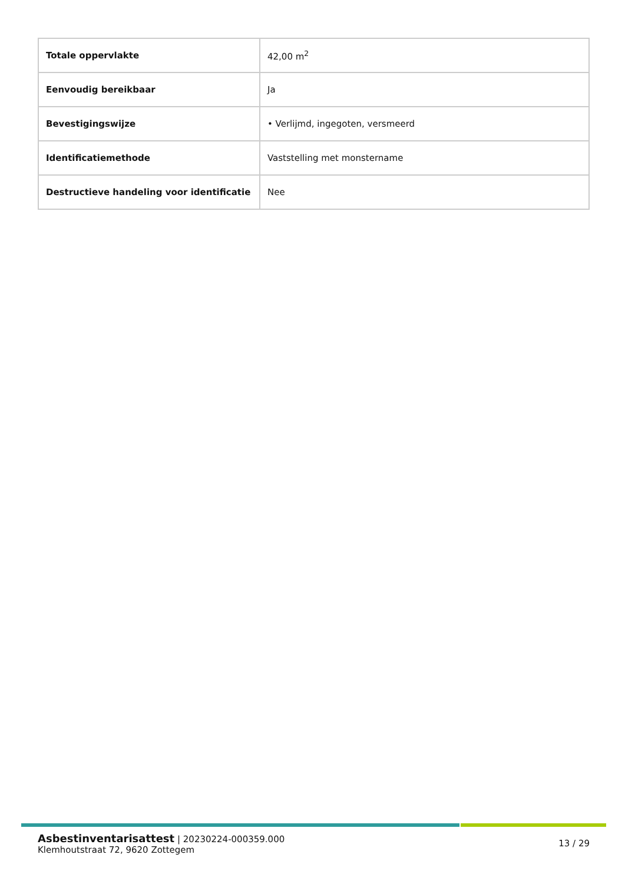| Totale oppervlakte | 42,00 m<sup>2</sup> |
| Eenvoudig bereikbaar | Ja |
| Bevestigingswijze | • Verlijmd, ingegoten, versmeerd |
| Identificatiemethode | Vaststelling met monstername |
| Destructieve handeling voor identificatie | Nee |
Asbestinventarisattest | 20230224-000359.000
Klemhoutstraat 72, 9620 Zottegem
13 / 29